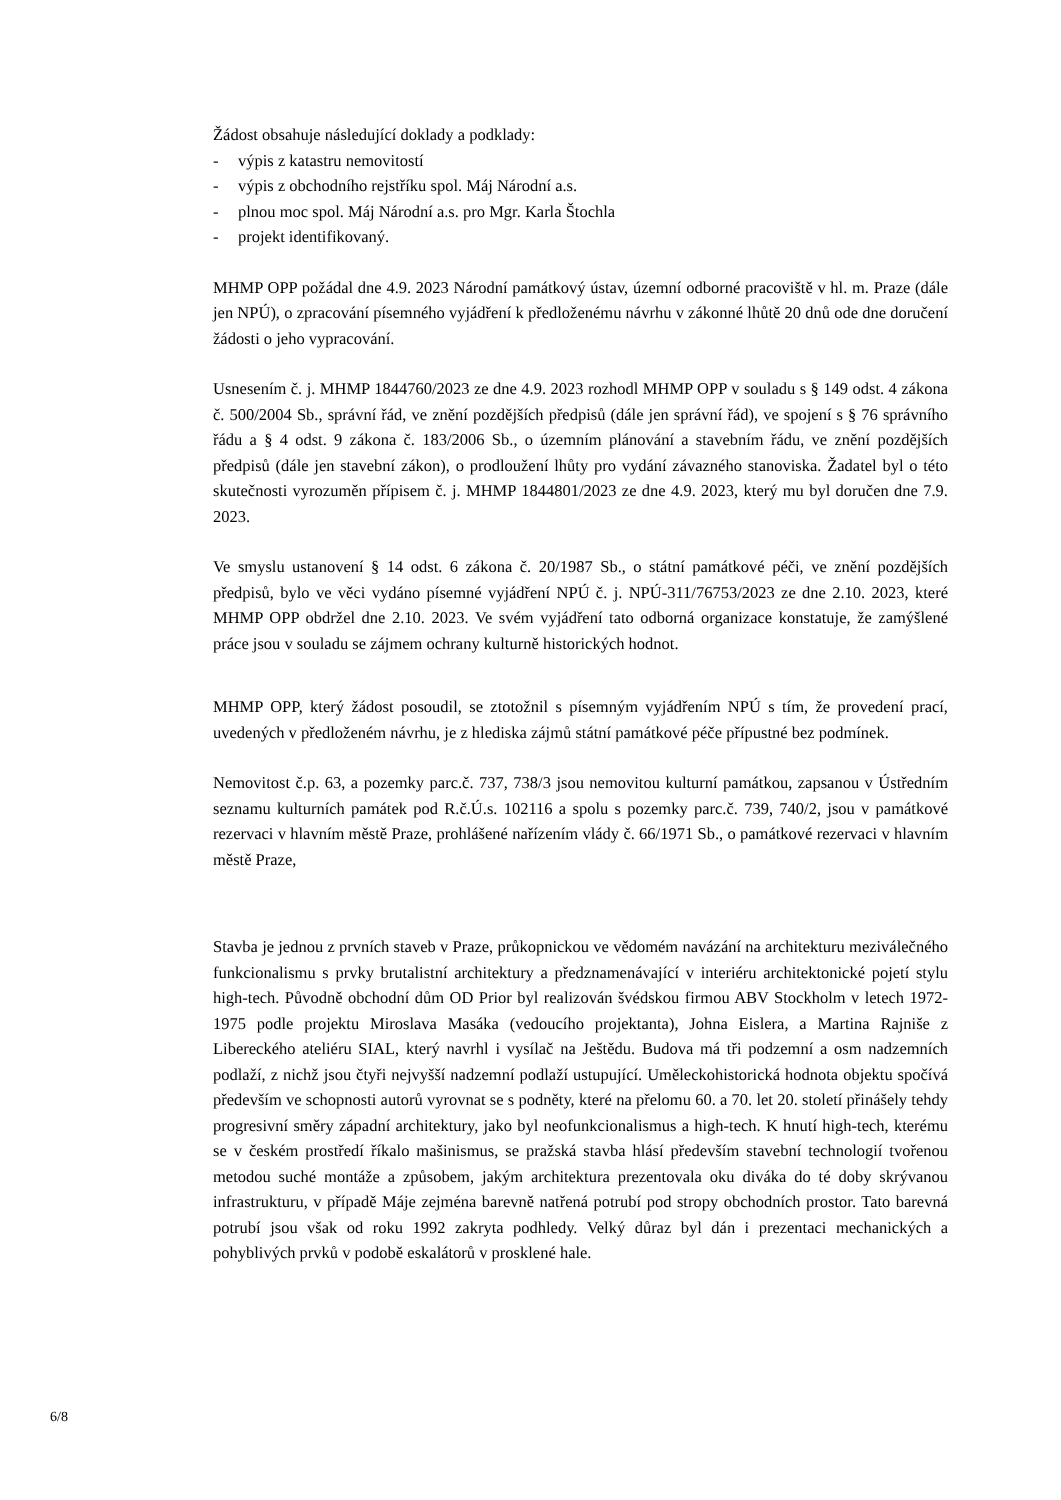Žádost obsahuje následující doklady a podklady:
- výpis z katastru nemovitostí
- výpis z obchodního rejstříku spol. Máj Národní a.s.
- plnou moc spol. Máj Národní a.s. pro Mgr. Karla Štochla
- projekt identifikovaný.
MHMP OPP požádal dne 4.9. 2023 Národní památkový ústav, územní odborné pracoviště v hl. m. Praze (dále jen NPÚ), o zpracování písemného vyjádření k předloženému návrhu v zákonné lhůtě 20 dnů ode dne doručení žádosti o jeho vypracování.
Usnesením č. j. MHMP 1844760/2023 ze dne 4.9. 2023 rozhodl MHMP OPP v souladu s § 149 odst. 4 zákona č. 500/2004 Sb., správní řád, ve znění pozdějších předpisů (dále jen správní řád), ve spojení s § 76 správního řádu a § 4 odst. 9 zákona č. 183/2006 Sb., o územním plánování a stavebním řádu, ve znění pozdějších předpisů (dále jen stavební zákon), o prodloužení lhůty pro vydání závazného stanoviska. Žadatel byl o této skutečnosti vyrozuměn přípisem č. j. MHMP 1844801/2023 ze dne 4.9. 2023, který mu byl doručen dne 7.9. 2023.
Ve smyslu ustanovení § 14 odst. 6 zákona č. 20/1987 Sb., o státní památkové péči, ve znění pozdějších předpisů, bylo ve věci vydáno písemné vyjádření NPÚ č. j. NPÚ-311/76753/2023 ze dne 2.10. 2023, které MHMP OPP obdržel dne 2.10. 2023. Ve svém vyjádření tato odborná organizace konstatuje, že zamýšlené práce jsou v souladu se zájmem ochrany kulturně historických hodnot.
MHMP OPP, který žádost posoudil, se ztotožnil s písemným vyjádřením NPÚ s tím, že provedení prací, uvedených v předloženém návrhu, je z hlediska zájmů státní památkové péče přípustné bez podmínek.
Nemovitost č.p. 63, a pozemky parc.č. 737, 738/3 jsou nemovitou kulturní památkou, zapsanou v Ústředním seznamu kulturních památek pod R.č.Ú.s. 102116 a spolu s pozemky parc.č. 739, 740/2, jsou v památkové rezervaci v hlavním městě Praze, prohlášené nařízením vlády č. 66/1971 Sb., o památkové rezervaci v hlavním městě Praze,
Stavba je jednou z prvních staveb v Praze, průkopnickou ve vědomém navázání na architekturu meziválečného funkcionalismu s prvky brutalistní architektury a předznamenávající v interiéru architektonické pojetí stylu high-tech. Původně obchodní dům OD Prior byl realizován švédskou firmou ABV Stockholm v letech 1972-1975 podle projektu Miroslava Masáka (vedoucího projektanta), Johna Eislera, a Martina Rajniše z Libereckého ateliéru SIAL, který navrhl i vysílač na Ještědu. Budova má tři podzemní a osm nadzemních podlaží, z nichž jsou čtyři nejvyšší nadzemní podlaží ustupující. Uměleckohistorická hodnota objektu spočívá především ve schopnosti autorů vyrovnat se s podněty, které na přelomu 60. a 70. let 20. století přinášely tehdy progresivní směry západní architektury, jako byl neofunkcionalismus a high-tech. K hnutí high-tech, kterému se v českém prostředí říkalo mašinismus, se pražská stavba hlásí především stavební technologií tvořenou metodou suché montáže a způsobem, jakým architektura prezentovala oku diváka do té doby skrývanou infrastrukturu, v případě Máje zejména barevně natřená potrubí pod stropy obchodních prostor. Tato barevná potrubí jsou však od roku 1992 zakryta podhledy. Velký důraz byl dán i prezentaci mechanických a pohyblivých prvků v podobě eskalátorů v prosklené hale.
6/8